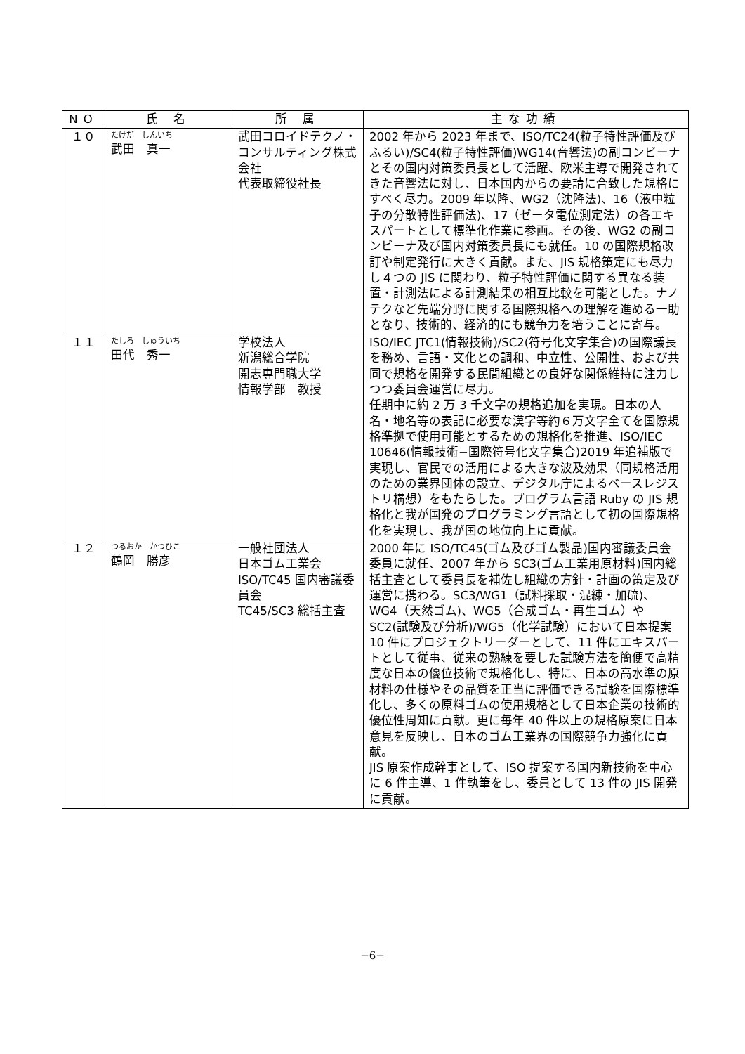| NO | 氏 名 | 所 属 | 主な功績 |
| --- | --- | --- | --- |
| １０ | たけだ しんいち 武田 真一 | 武田コロイドテクノ・コンサルティング株式会社 代表取締役社長 | 2002 年から 2023 年まで、ISO/TC24(粒子特性評価及びふるい)/SC4(粒子特性評価)WG14(音響法)の副コンビーナとその国内対策委員長として活躍、欧米主導で開発されてきた音響法に対し、日本国内からの要請に合致した規格にすべく尽力。2009 年以降、WG2（沈降法)、16（液中粒子の分散特性評価法)、17（ゼータ電位測定法）の各エキスパートとして標準化作業に参画。その後、WG2 の副コンビーナ及び国内対策委員長にも就任。10 の国際規格改訂や制定発行に大きく貢献。また、JIS 規格策定にも尽力し４つの JIS に関わり、粒子特性評価に関する異なる装置・計測法による計測結果の相互比較を可能とした。ナノテクなど先端分野に関する国際規格への理解を進める一助となり、技術的、経済的にも競争力を培うことに寄与。 |
| １１ | たしろ しゅういち 田代 秀一 | 学校法人 新潟総合学院 開志専門職大学 情報学部 教授 | ISO/IEC JTC1(情報技術)/SC2(符号化文字集合)の国際議長を務め、言語・文化との調和、中立性、公開性、および共同で規格を開発する民間組織との良好な関係維持に注力しつつ委員会運営に尽力。 任期中に約 2 万 3 千文字の規格追加を実現。日本の人名・地名等の表記に必要な漢字等約６万文字全てを国際規格準拠で使用可能とするための規格化を推進、ISO/IEC 10646(情報技術−国際符号化文字集合)2019 年追補版で実現し、官民での活用による大きな波及効果（同規格活用のための業界団体の設立、デジタル庁によるベースレジストリ構想）をもたらした。プログラム言語 Ruby の JIS 規格化と我が国発のプログラミング言語として初の国際規格化を実現し、我が国の地位向上に貢献。 |
| １２ | つるおか かつひこ 鶴岡 勝彦 | 一般社団法人 日本ゴム工業会 ISO/TC45 国内審議委員会 TC45/SC3 総括主査 | 2000 年に ISO/TC45(ゴム及びゴム製品)国内審議委員会委員に就任、2007 年から SC3(ゴム工業用原材料)国内総括主査として委員長を補佐し組織の方針・計画の策定及び運営に携わる。SC3/WG1（試料採取・混練・加硫)、WG4（天然ゴム)、WG5（合成ゴム・再生ゴム）や SC2(試験及び分析)/WG5（化学試験）において日本提案 10 件にプロジェクトリーダーとして、11 件にエキスパートとして従事、従来の熟練を要した試験方法を簡便で高精度な日本の優位技術で規格化し、特に、日本の高水準の原材料の仕様やその品質を正当に評価できる試験を国際標準化し、多くの原料ゴムの使用規格として日本企業の技術的優位性周知に貢献。更に毎年 40 件以上の規格原案に日本意見を反映し、日本のゴム工業界の国際競争力強化に貢献。 JIS 原案作成幹事として、ISO 提案する国内新技術を中心に 6 件主導、1 件執筆をし、委員として 13 件の JIS 開発に貢献。 |
−6−